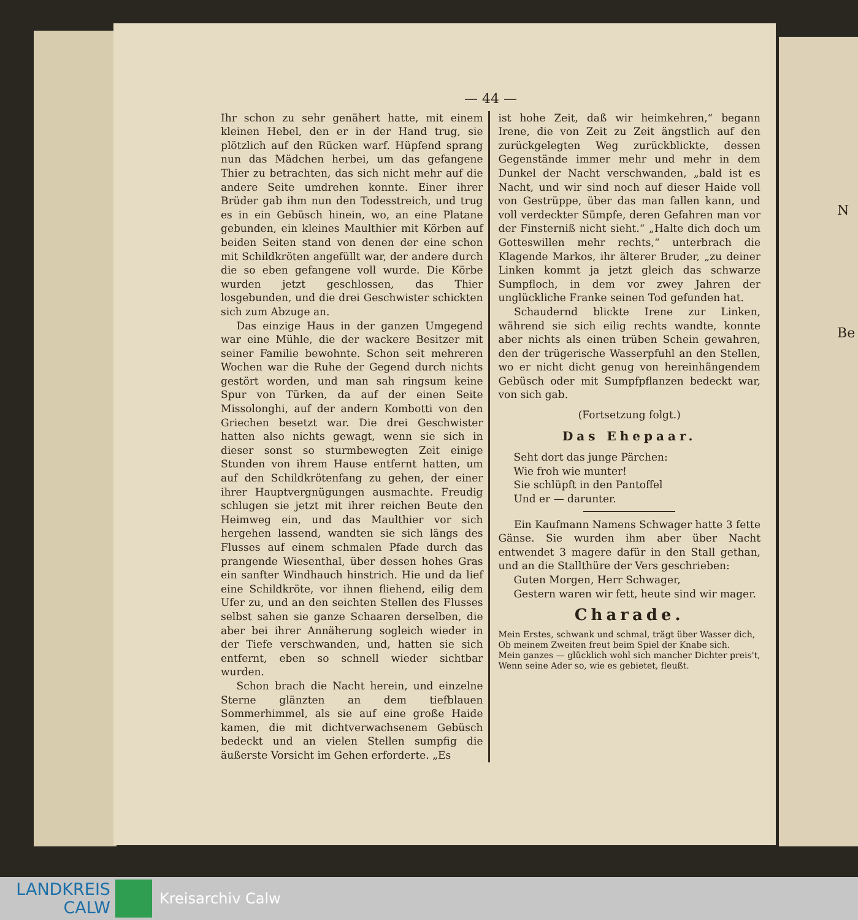N
Be
— 44 —
Ihr schon zu sehr genähert hatte, mit einem kleinen Hebel, den er in der Hand trug, sie plötzlich auf den Rücken warf. Hüpfend sprang nun das Mädchen herbei, um das gefangene Thier zu betrachten, das sich nicht mehr auf die andere Seite umdrehen konnte. Einer ihrer Brüder gab ihm nun den Todesstreich, und trug es in ein Gebüsch hinein, wo, an eine Platane gebunden, ein kleines Maulthier mit Körben auf beiden Seiten stand von denen der eine schon mit Schildkröten angefüllt war, der andere durch die so eben gefangene voll wurde. Die Körbe wurden jetzt geschlossen, das Thier losgebunden, und die drei Geschwister schickten sich zum Abzuge an.
Das einzige Haus in der ganzen Umgegend war eine Mühle, die der wackere Besitzer mit seiner Familie bewohnte. Schon seit mehreren Wochen war die Ruhe der Gegend durch nichts gestört worden, und man sah ringsum keine Spur von Türken, da auf der einen Seite Missolonghi, auf der andern Kombotti von den Griechen besetzt war. Die drei Geschwister hatten also nichts gewagt, wenn sie sich in dieser sonst so sturmbewegten Zeit einige Stunden von ihrem Hause entfernt hatten, um auf den Schildkrötenfang zu gehen, der einer ihrer Hauptvergnügungen ausmachte. Freudig schlugen sie jetzt mit ihrer reichen Beute den Heimweg ein, und das Maulthier vor sich hergehen lassend, wandten sie sich längs des Flusses auf einem schmalen Pfade durch das prangende Wiesenthal, über dessen hohes Gras ein sanfter Windhauch hinstrich. Hie und da lief eine Schildkröte, vor ihnen fliehend, eilig dem Ufer zu, und an den seichten Stellen des Flusses selbst sahen sie ganze Schaaren derselben, die aber bei ihrer Annäherung sogleich wieder in der Tiefe verschwanden, und, hatten sie sich entfernt, eben so schnell wieder sichtbar wurden.
Schon brach die Nacht herein, und einzelne Sterne glänzten an dem tiefblauen Sommerhimmel, als sie auf eine große Haide kamen, die mit dichtverwachsenem Gebüsch bedeckt und an vielen Stellen sumpfig die äußerste Vorsicht im Gehen erforderte. „Es
ist hohe Zeit, daß wir heimkehren,“ begann Irene, die von Zeit zu Zeit ängstlich auf den zurückgelegten Weg zurückblickte, dessen Gegenstände immer mehr und mehr in dem Dunkel der Nacht verschwanden, „bald ist es Nacht, und wir sind noch auf dieser Haide voll von Gestrüppe, über das man fallen kann, und voll verdeckter Sümpfe, deren Gefahren man vor der Finsterniß nicht sieht.“ „Halte dich doch um Gotteswillen mehr rechts,“ unterbrach die Klagende Markos, ihr älterer Bruder, „zu deiner Linken kommt ja jetzt gleich das schwarze Sumpfloch, in dem vor zwey Jahren der unglückliche Franke seinen Tod gefunden hat.
Schaudernd blickte Irene zur Linken, während sie sich eilig rechts wandte, konnte aber nichts als einen trüben Schein gewahren, den der trügerische Wasserpfuhl an den Stellen, wo er nicht dicht genug von hereinhängendem Gebüsch oder mit Sumpfpflanzen bedeckt war, von sich gab.
(Fortsetzung folgt.)
Das Ehepaar.
Seht dort das junge Pärchen:
Wie froh wie munter!
Sie schlüpft in den Pantoffel
Und er — darunter.
Ein Kaufmann Namens Schwager hatte 3 fette Gänse. Sie wurden ihm aber über Nacht entwendet 3 magere dafür in den Stall gethan, und an die Stallthüre der Vers geschrieben:
Guten Morgen, Herr Schwager,
Gestern waren wir fett, heute sind wir mager.
Charade.
Mein Erstes, schwank und schmal, trägt über Wasser dich,
Ob meinem Zweiten freut beim Spiel der Knabe sich.
Mein ganzes — glücklich wohl sich mancher Dichter preis't,
Wenn seine Ader so, wie es gebietet, fleußt.
LANDKREIS
CALW
Kreisarchiv Calw